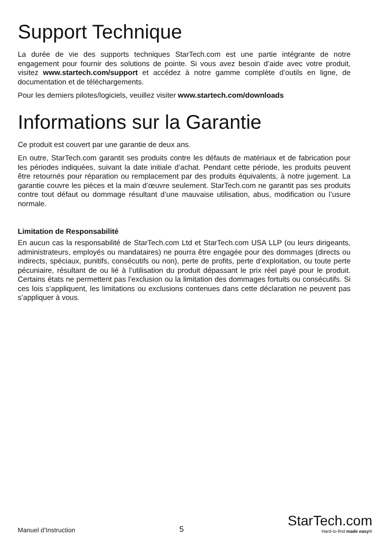Support Technique
La durée de vie des supports techniques StarTech.com est une partie intégrante de notre engagement pour fournir des solutions de pointe. Si vous avez besoin d’aide avec votre produit, visitez www.startech.com/support et accédez à notre gamme complète d’outils en ligne, de documentation et de téléchargements.
Pour les derniers pilotes/logiciels, veuillez visiter www.startech.com/downloads
Informations sur la Garantie
Ce produit est couvert par une garantie de deux ans.
En outre, StarTech.com garantit ses produits contre les défauts de matériaux et de fabrication pour les périodes indiquées, suivant la date initiale d’achat. Pendant cette période, les produits peuvent être retournés pour réparation ou remplacement par des produits équivalents, à notre jugement. La garantie couvre les pièces et la main d’œuvre seulement. StarTech.com ne garantit pas ses produits contre tout défaut ou dommage résultant d’une mauvaise utilisation, abus, modification ou l’usure normale.
Limitation de Responsabilité
En aucun cas la responsabilité de StarTech.com Ltd et StarTech.com USA LLP (ou leurs dirigeants, administrateurs, employés ou mandataires) ne pourra être engagée pour des dommages (directs ou indirects, spéciaux, punitifs, consécutifs ou non), perte de profits, perte d’exploitation, ou toute perte pécuniaire, résultant de ou lié à l’utilisation du produit dépassant le prix réel payé pour le produit. Certains états ne permettent pas l’exclusion ou la limitation des dommages fortuits ou consécutifs. Si ces lois s’appliquent, les limitations ou exclusions contenues dans cette déclaration ne peuvent pas s’appliquer à vous.
Manuel d’Instruction 5
StarTech.com
Hard-to-find made easy®